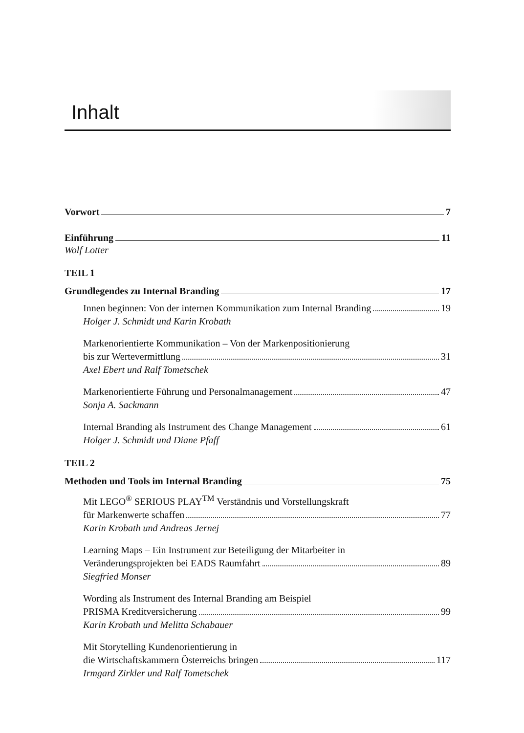Inhalt
Vorwort 7
Einführung 11
Wolf Lotter
TEIL 1
Grundlegendes zu Internal Branding 17
Innen beginnen: Von der internen Kommunikation zum Internal Branding 19
Holger J. Schmidt und Karin Krobath
Markenorientierte Kommunikation – Von der Markenpositionierung
bis zur Wertevermittlung 31
Axel Ebert und Ralf Tometschek
Markenorientierte Führung und Personalmanagement 47
Sonja A. Sackmann
Internal Branding als Instrument des Change Management 61
Holger J. Schmidt und Diane Pfaff
TEIL 2
Methoden und Tools im Internal Branding 75
Mit LEGO<sup>®</sup> SERIOUS PLAY<sup>TM</sup> Verständnis und Vorstellungskraft
für Markenwerte schaffen 77
Karin Krobath und Andreas Jernej
Learning Maps – Ein Instrument zur Beteiligung der Mitarbeiter in
Veränderungsprojekten bei EADS Raumfahrt 89
Siegfried Monser
Wording als Instrument des Internal Branding am Beispiel
PRISMA Kreditversicherung 99
Karin Krobath und Melitta Schabauer
Mit Storytelling Kundenorientierung in
die Wirtschaftskammern Österreichs bringen 117
Irmgard Zirkler und Ralf Tometschek